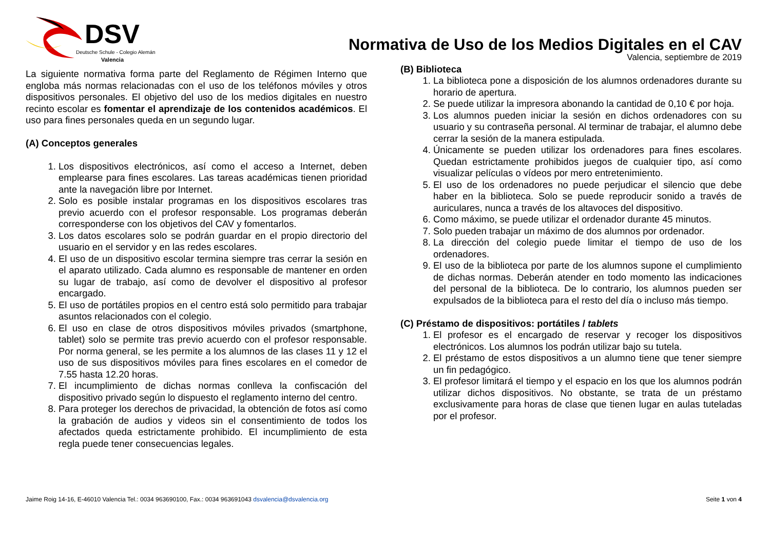DSV
Deutsche Schule - Colegio Alemán
Valencia
Normativa de Uso de los Medios Digitales en el CAV
La siguiente normativa forma parte del Reglamento de Régimen Interno que engloba más normas relacionadas con el uso de los teléfonos móviles y otros dispositivos personales. El objetivo del uso de los medios digitales en nuestro recinto escolar es fomentar el aprendizaje de los contenidos académicos. El uso para fines personales queda en un segundo lugar.
(A) Conceptos generales
1. Los dispositivos electrónicos, así como el acceso a Internet, deben emplearse para fines escolares. Las tareas académicas tienen prioridad ante la navegación libre por Internet.
2. Solo es posible instalar programas en los dispositivos escolares tras previo acuerdo con el profesor responsable. Los programas deberán corresponderse con los objetivos del CAV y fomentarlos.
3. Los datos escolares solo se podrán guardar en el propio directorio del usuario en el servidor y en las redes escolares.
4. El uso de un dispositivo escolar termina siempre tras cerrar la sesión en el aparato utilizado. Cada alumno es responsable de mantener en orden su lugar de trabajo, así como de devolver el dispositivo al profesor encargado.
5. El uso de portátiles propios en el centro está solo permitido para trabajar asuntos relacionados con el colegio.
6. El uso en clase de otros dispositivos móviles privados (smartphone, tablet) solo se permite tras previo acuerdo con el profesor responsable. Por norma general, se les permite a los alumnos de las clases 11 y 12 el uso de sus dispositivos móviles para fines escolares en el comedor de 7.55 hasta 12.20 horas.
7. El incumplimiento de dichas normas conlleva la confiscación del dispositivo privado según lo dispuesto el reglamento interno del centro.
8. Para proteger los derechos de privacidad, la obtención de fotos así como la grabación de audios y videos sin el consentimiento de todos los afectados queda estrictamente prohibido. El incumplimiento de esta regla puede tener consecuencias legales.
Valencia, septiembre de 2019
(B) Biblioteca
1. La biblioteca pone a disposición de los alumnos ordenadores durante su horario de apertura.
2. Se puede utilizar la impresora abonando la cantidad de 0,10 € por hoja.
3. Los alumnos pueden iniciar la sesión en dichos ordenadores con su usuario y su contraseña personal. Al terminar de trabajar, el alumno debe cerrar la sesión de la manera estipulada.
4. Únicamente se pueden utilizar los ordenadores para fines escolares. Quedan estrictamente prohibidos juegos de cualquier tipo, así como visualizar películas o vídeos por mero entretenimiento.
5. El uso de los ordenadores no puede perjudicar el silencio que debe haber en la biblioteca. Solo se puede reproducir sonido a través de auriculares, nunca a través de los altavoces del dispositivo.
6. Como máximo, se puede utilizar el ordenador durante 45 minutos.
7. Solo pueden trabajar un máximo de dos alumnos por ordenador.
8. La dirección del colegio puede limitar el tiempo de uso de los ordenadores.
9. El uso de la biblioteca por parte de los alumnos supone el cumplimiento de dichas normas. Deberán atender en todo momento las indicaciones del personal de la biblioteca. De lo contrario, los alumnos pueden ser expulsados de la biblioteca para el resto del día o incluso más tiempo.
(C) Préstamo de dispositivos: portátiles / tablets
1. El profesor es el encargado de reservar y recoger los dispositivos electrónicos. Los alumnos los podrán utilizar bajo su tutela.
2. El préstamo de estos dispositivos a un alumno tiene que tener siempre un fin pedagógico.
3. El profesor limitará el tiempo y el espacio en los que los alumnos podrán utilizar dichos dispositivos. No obstante, se trata de un préstamo exclusivamente para horas de clase que tienen lugar en aulas tuteladas por el profesor.
Jaime Roig 14-16, E-46010 Valencia Tel.: 0034 963690100, Fax.: 0034 963691043 dsvalencia@dsvalencia.org Seite 1 von 4